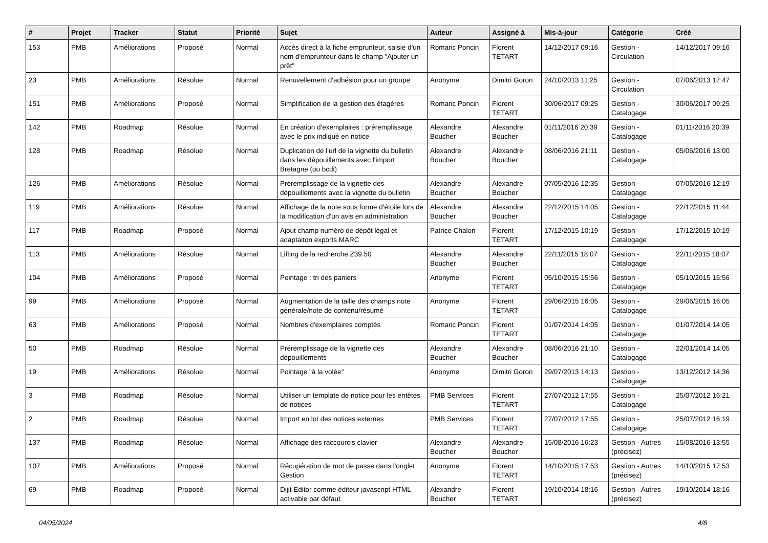| # | Projet | Tracker | Statut | Priorité | Sujet | Auteur | Assigné à | Mis-à-jour | Catégorie | Créé |
| --- | --- | --- | --- | --- | --- | --- | --- | --- | --- | --- |
| 153 | PMB | Améliorations | Proposé | Normal | Accès direct à la fiche emprunteur, saisie d'un nom d'emprunteur dans le champ "Ajouter un prêt" | Romaric Poncin | Florent TETART | 14/12/2017 09:16 | Gestion - Circulation | 14/12/2017 09:16 |
| 23 | PMB | Améliorations | Résolue | Normal | Renuvellement d'adhésion pour un groupe | Anonyme | Dimitri Goron | 24/10/2013 11:25 | Gestion - Circulation | 07/06/2013 17:47 |
| 151 | PMB | Améliorations | Proposé | Normal | Simplification de la gestion des étagères | Romaric Poncin | Florent TETART | 30/06/2017 09:25 | Gestion - Catalogage | 30/06/2017 09:25 |
| 142 | PMB | Roadmap | Résolue | Normal | En création d'exemplaires : préremplissage avec le prix indiqué en notice | Alexandre Boucher | Alexandre Boucher | 01/11/2016 20:39 | Gestion - Catalogage | 01/11/2016 20:39 |
| 128 | PMB | Roadmap | Résolue | Normal | Duplication de l'url de la vignette du bulletin dans les dépouillements avec l'import Bretagne (ou bcdi) | Alexandre Boucher | Alexandre Boucher | 08/06/2016 21:11 | Gestion - Catalogage | 05/06/2016 13:00 |
| 126 | PMB | Améliorations | Résolue | Normal | Préremplissage de la vignette des dépouillements avec la vignette du bulletin | Alexandre Boucher | Alexandre Boucher | 07/05/2016 12:35 | Gestion - Catalogage | 07/05/2016 12:19 |
| 119 | PMB | Améliorations | Résolue | Normal | Affichage de la note sous forme d'étoile lors de la modification d'un avis en administration | Alexandre Boucher | Alexandre Boucher | 22/12/2015 14:05 | Gestion - Catalogage | 22/12/2015 11:44 |
| 117 | PMB | Roadmap | Proposé | Normal | Ajout champ numéro de dépôt légal et adaptaiton exports MARC | Patrice Chalon | Florent TETART | 17/12/2015 10:19 | Gestion - Catalogage | 17/12/2015 10:19 |
| 113 | PMB | Améliorations | Résolue | Normal | Lifting de la recherche Z39.50 | Alexandre Boucher | Alexandre Boucher | 22/11/2015 18:07 | Gestion - Catalogage | 22/11/2015 18:07 |
| 104 | PMB | Améliorations | Proposé | Normal | Pointage : tri des paniers | Anonyme | Florent TETART | 05/10/2015 15:56 | Gestion - Catalogage | 05/10/2015 15:56 |
| 99 | PMB | Améliorations | Proposé | Normal | Augmentation de la taille des champs note générale/note de contenu/résumé | Anonyme | Florent TETART | 29/06/2015 16:05 | Gestion - Catalogage | 29/06/2015 16:05 |
| 63 | PMB | Améliorations | Proposé | Normal | Nombres d'exemplaires comptés | Romaric Poncin | Florent TETART | 01/07/2014 14:05 | Gestion - Catalogage | 01/07/2014 14:05 |
| 50 | PMB | Roadmap | Résolue | Normal | Préremplissage de la vignette des dépouillements | Alexandre Boucher | Alexandre Boucher | 08/06/2016 21:10 | Gestion - Catalogage | 22/01/2014 14:05 |
| 19 | PMB | Améliorations | Résolue | Normal | Pointage "à la volée" | Anonyme | Dimitri Goron | 29/07/2013 14:13 | Gestion - Catalogage | 13/12/2012 14:36 |
| 3 | PMB | Roadmap | Résolue | Normal | Utiliser un template de notice pour les entêtes de notices | PMB Services | Florent TETART | 27/07/2012 17:55 | Gestion - Catalogage | 25/07/2012 16:21 |
| 2 | PMB | Roadmap | Résolue | Normal | Import en lot des notices externes | PMB Services | Florent TETART | 27/07/2012 17:55 | Gestion - Catalogage | 25/07/2012 16:19 |
| 137 | PMB | Roadmap | Résolue | Normal | Affichage des raccourcis clavier | Alexandre Boucher | Alexandre Boucher | 15/08/2016 16:23 | Gestion - Autres (précisez) | 15/08/2016 13:55 |
| 107 | PMB | Améliorations | Proposé | Normal | Récupération de mot de passe dans l'onglet Gestion | Anonyme | Florent TETART | 14/10/2015 17:53 | Gestion - Autres (précisez) | 14/10/2015 17:53 |
| 69 | PMB | Roadmap | Proposé | Normal | Dijit Editor comme éditeur javascript HTML activable par défaut | Alexandre Boucher | Florent TETART | 19/10/2014 18:16 | Gestion - Autres (précisez) | 19/10/2014 18:16 |
04/05/2024 4/8